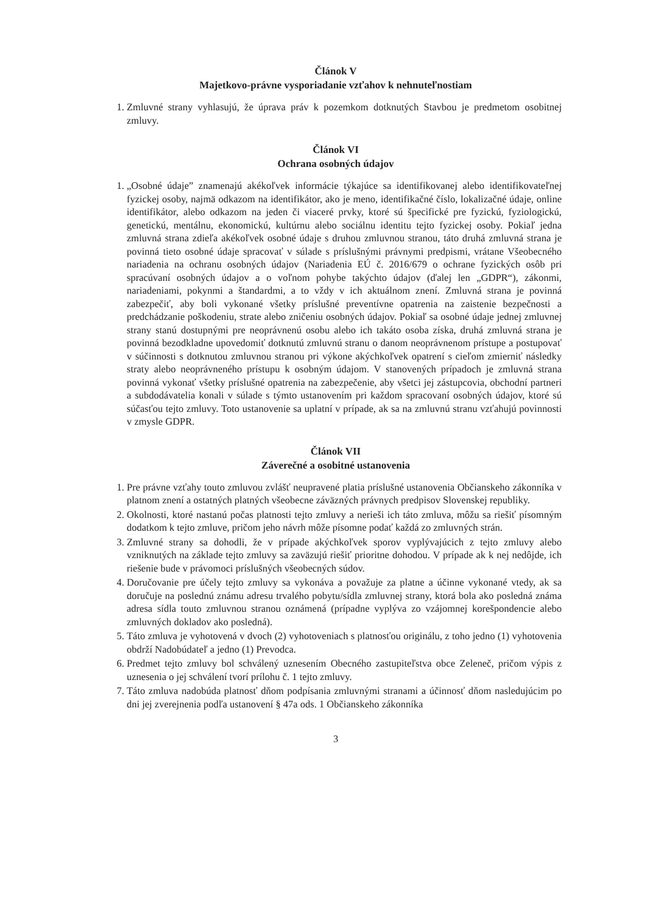Článok V
Majetkovo-právne vysporiadanie vzťahov k nehnuteľnostiam
1. Zmluvné strany vyhlasujú, že úprava práv k pozemkom dotknutých Stavbou je predmetom osobitnej zmluvy.
Článok VI
Ochrana osobných údajov
1. „Osobné údaje” znamenajú akékoľvek informácie týkajúce sa identifikovanej alebo identifikovateľnej fyzickej osoby, najmä odkazom na identifikátor, ako je meno, identifikačné číslo, lokalizačné údaje, online identifikátor, alebo odkazom na jeden či viaceré prvky, ktoré sú špecifické pre fyzickú, fyziologickú, genetickú, mentálnu, ekonomickú, kultúrnu alebo sociálnu identitu tejto fyzickej osoby. Pokiaľ jedna zmluvná strana zdieľa akékoľvek osobné údaje s druhou zmluvnou stranou, táto druhá zmluvná strana je povinná tieto osobné údaje spracovať v súlade s príslušnými právnymi predpismi, vrátane Všeobecného nariadenia na ochranu osobných údajov (Nariadenia EÚ č. 2016/679 o ochrane fyzických osôb pri spracúvaní osobných údajov a o voľnom pohybe takýchto údajov (ďalej len „GDPR“), zákonmi, nariadeniami, pokynmi a štandardmi, a to vždy v ich aktuálnom znení. Zmluvná strana je povinná zabezpečiť, aby boli vykonané všetky príslušné preventívne opatrenia na zaistenie bezpečnosti a predchádzanie poškodeniu, strate alebo zničeniu osobných údajov. Pokiaľ sa osobné údaje jednej zmluvnej strany stanú dostupnými pre neoprávnenú osobu alebo ich takáto osoba získa, druhá zmluvná strana je povinná bezodkladne upovedomiť dotknutú zmluvnú stranu o danom neoprávnenom prístupe a postupovať v súčinnosti s dotknutou zmluvnou stranou pri výkone akýchkoľvek opatrení s cieľom zmierniť následky straty alebo neoprávneného prístupu k osobným údajom. V stanovených prípadoch je zmluvná strana povinná vykonať všetky príslušné opatrenia na zabezpečenie, aby všetci jej zástupcovia, obchodní partneri a subdodávatelia konali v súlade s týmto ustanovením pri každom spracovaní osobných údajov, ktoré sú súčasťou tejto zmluvy. Toto ustanovenie sa uplatní v prípade, ak sa na zmluvnú stranu vzťahujú povinnosti v zmysle GDPR.
Článok VII
Záverečné a osobitné ustanovenia
1. Pre právne vzťahy touto zmluvou zvlášť neupravené platia príslušné ustanovenia Občianskeho zákonníka v platnom znení a ostatných platných všeobecne záväzných právnych predpisov Slovenskej republiky.
2. Okolnosti, ktoré nastanú počas platnosti tejto zmluvy a nerieši ich táto zmluva, môžu sa riešiť písomným dodatkom k tejto zmluve, pričom jeho návrh môže písomne podať každá zo zmluvných strán.
3. Zmluvné strany sa dohodli, že v prípade akýchkoľvek sporov vyplývajúcich z tejto zmluvy alebo vzniknutých na základe tejto zmluvy sa zaväzujú riešiť prioritne dohodou. V prípade ak k nej nedôjde, ich riešenie bude v právomoci príslušných všeobecných súdov.
4. Doručovanie pre účely tejto zmluvy sa vykonáva a považuje za platne a účinne vykonané vtedy, ak sa doručuje na poslednú známu adresu trvalého pobytu/sídla zmluvnej strany, ktorá bola ako posledná známa adresa sídla touto zmluvnou stranou oznámená (prípadne vyplýva zo vzájomnej korešpondencie alebo zmluvných dokladov ako posledná).
5. Táto zmluva je vyhotovená v dvoch (2) vyhotoveniach s platnosťou originálu, z toho jedno (1) vyhotovenia obdrží Nadobúdateľ a jedno (1) Prevodca.
6. Predmet tejto zmluvy bol schválený uznesením Obecného zastupiteľstva obce Zeleneč, pričom výpis z uznesenia o jej schválení tvorí prílohu č. 1 tejto zmluvy.
7. Táto zmluva nadobúda platnosť dňom podpísania zmluvnými stranami a účinnosť dňom nasledujúcim po dni jej zverejnenia podľa ustanovení § 47a ods. 1 Občianskeho zákonníka
3